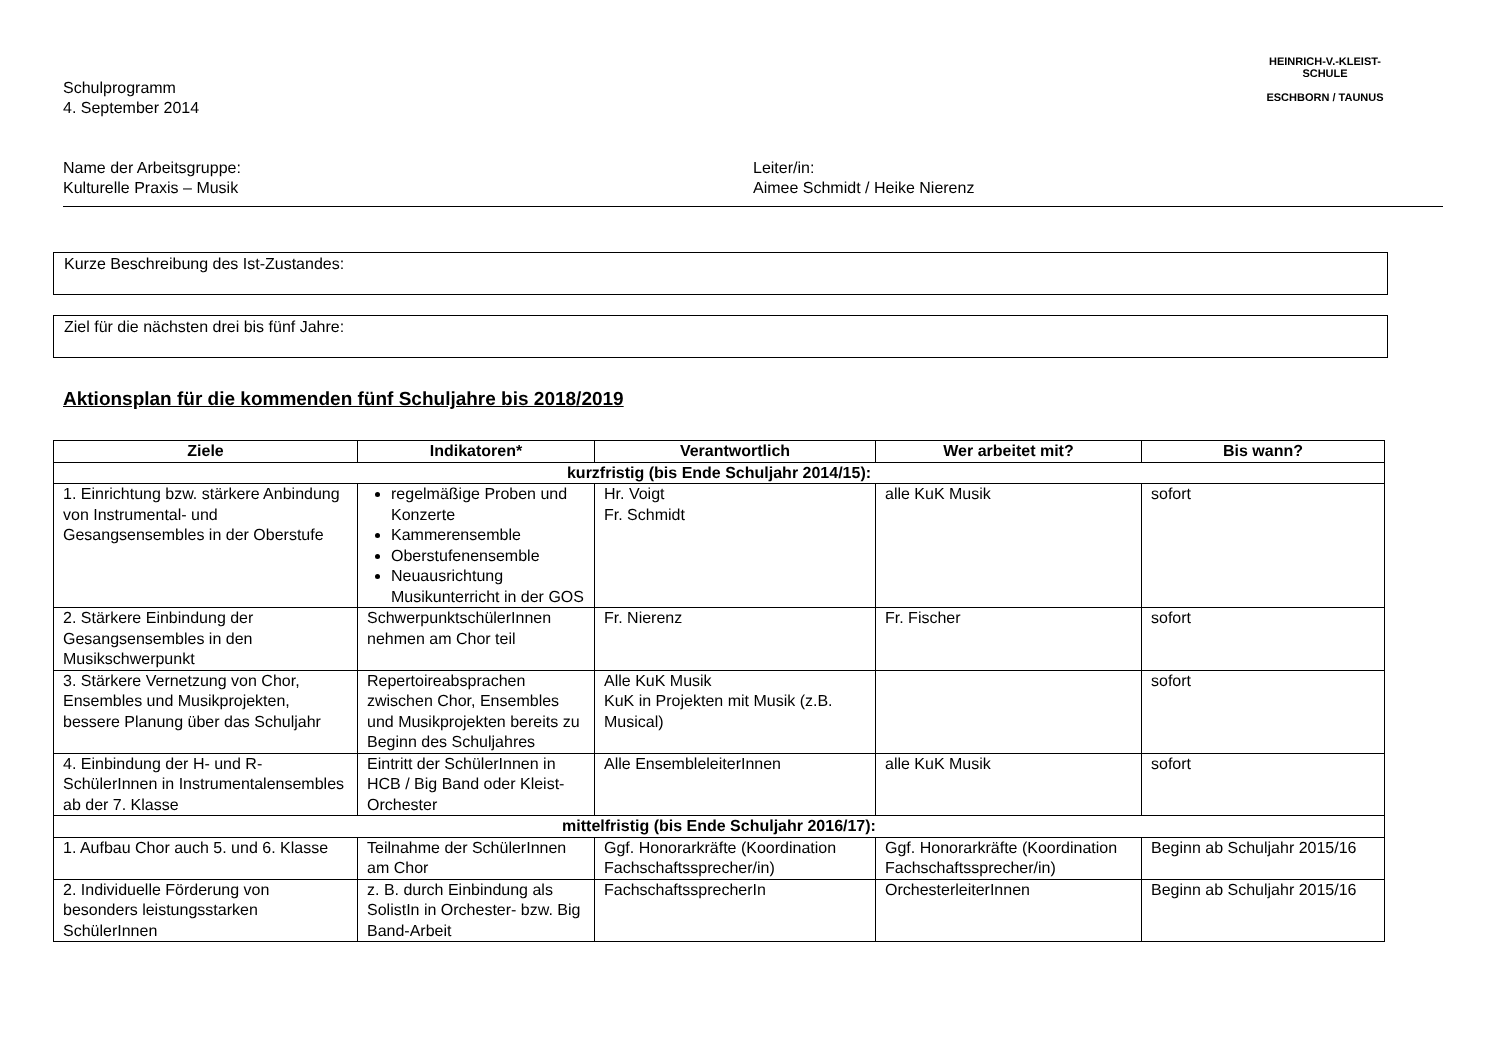HEINRICH-V.-KLEIST-SCHULE
ESCHBORN / TAUNUS
Schulprogramm
4. September 2014
Name der Arbeitsgruppe:
Kulturelle Praxis – Musik
Leiter/in:
Aimee Schmidt / Heike Nierenz
Kurze Beschreibung des Ist-Zustandes:
Ziel für die nächsten drei bis fünf Jahre:
Aktionsplan für die kommenden fünf Schuljahre bis 2018/2019
| Ziele | Indikatoren* | Verantwortlich | Wer arbeitet mit? | Bis wann? |
| --- | --- | --- | --- | --- |
| kurzfristig (bis Ende Schuljahr 2014/15): | | | | |
| 1. Einrichtung bzw. stärkere Anbindung von Instrumental- und Gesangsensembles in der Oberstufe | regelmäßige Proben und Konzerte Kammerensemble Oberstufenensemble Neuausrichtung Musikunterricht in der GOS | Hr. Voigt Fr. Schmidt | alle KuK Musik | sofort |
| 2. Stärkere Einbindung der Gesangsensembles in den Musikschwerpunkt | SchwerpunktschülerInnen nehmen am Chor teil | Fr. Nierenz | Fr. Fischer | sofort |
| 3. Stärkere Vernetzung von Chor, Ensembles und Musikprojekten, bessere Planung über das Schuljahr | Repertoireabsprachen zwischen Chor, Ensembles und Musikprojekten bereits zu Beginn des Schuljahres | Alle KuK Musik KuK in Projekten mit Musik (z.B. Musical) | | sofort |
| 4. Einbindung der H- und R-SchülerInnen in Instrumentalensembles ab der 7. Klasse | Eintritt der SchülerInnen in HCB / Big Band oder Kleist-Orchester | Alle EnsembleleiterInnen | alle KuK Musik | sofort |
| mittelfristig (bis Ende Schuljahr 2016/17): | | | | |
| 1. Aufbau Chor auch 5. und 6. Klasse | Teilnahme der SchülerInnen am Chor | Ggf. Honorarkräfte (Koordination Fachschaftssprecher/in) | Ggf. Honorarkräfte (Koordination Fachschaftssprecher/in) | Beginn ab Schuljahr 2015/16 |
| 2. Individuelle Förderung von besonders leistungsstarken SchülerInnen | z. B. durch Einbindung als SolistIn in Orchester- bzw. Big Band-Arbeit | FachschaftssprecherIn | OrchesterleiterInnen | Beginn ab Schuljahr 2015/16 |